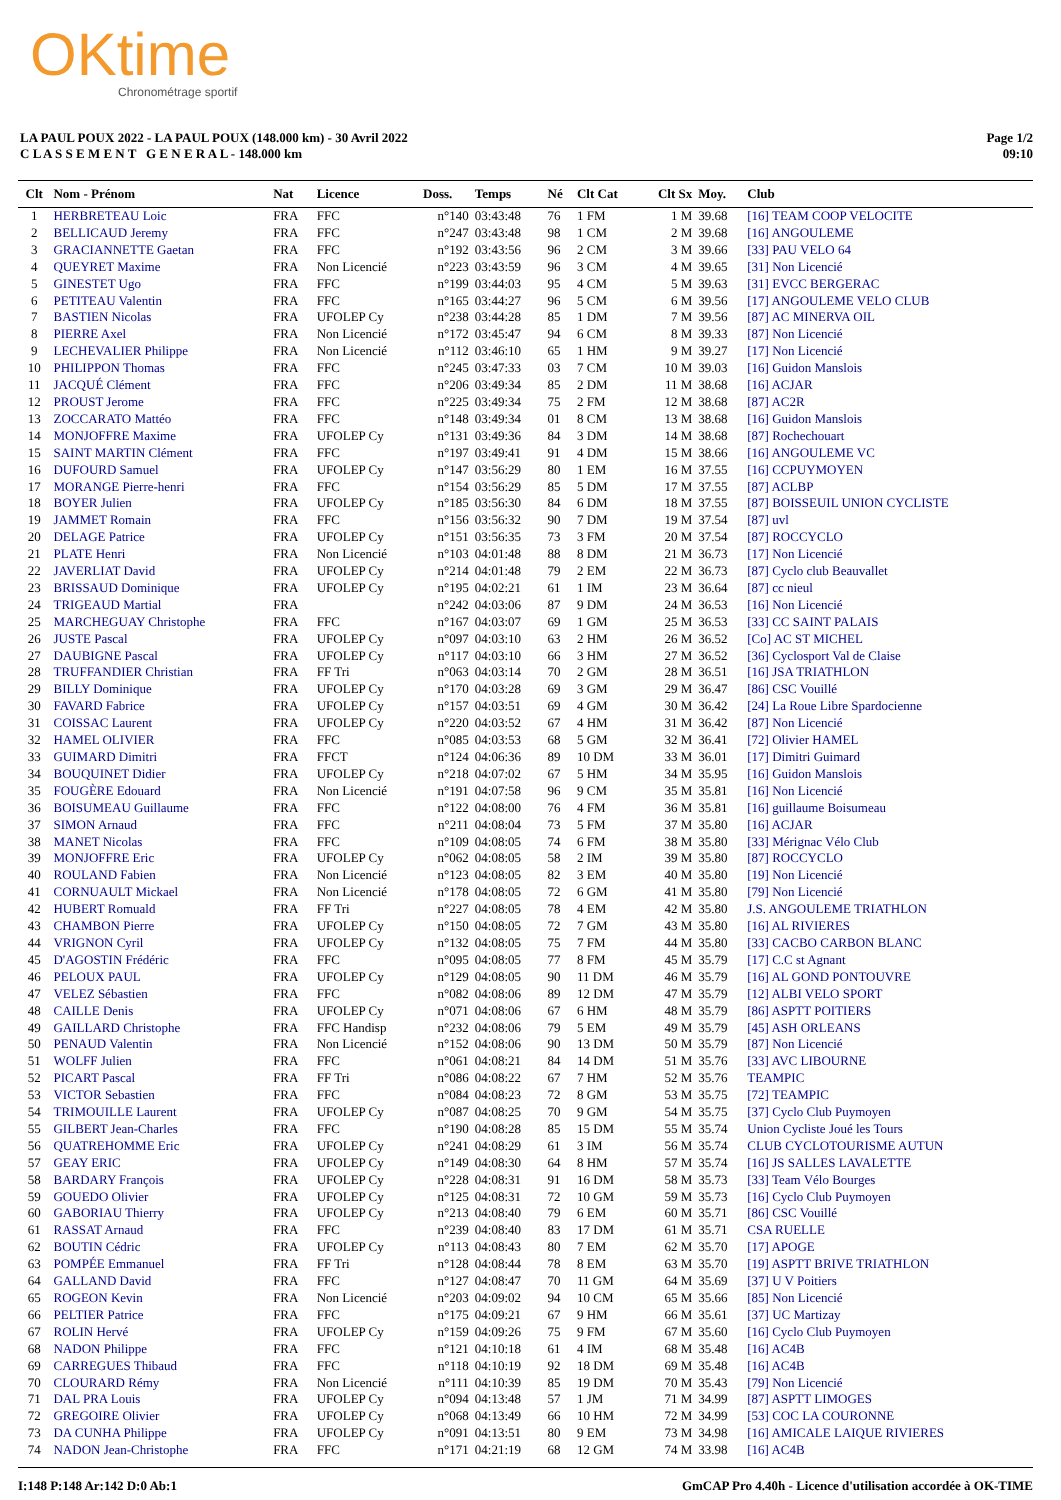OKtime
Chronométrage sportif
LA PAUL POUX 2022 - LA PAUL POUX (148.000 km) - 30 Avril 2022
C L A S S E M E N T G E N E R A L - 148.000 km
Page 1/2
09:10
| Clt | Nom - Prénom | Nat | Licence | Doss. | Temps | Né | Clt Cat | Clt Sx | Moy. | Club |
| --- | --- | --- | --- | --- | --- | --- | --- | --- | --- | --- |
| 1 | HERBRETEAU Loic | FRA | FFC | n°140 | 03:43:48 | 76 | 1 FM | 1 M | 39.68 | [16] TEAM COOP VELOCITE |
| 2 | BELLICAUD Jeremy | FRA | FFC | n°247 | 03:43:48 | 98 | 1 CM | 2 M | 39.68 | [16] ANGOULEME |
| 3 | GRACIANNETTE Gaetan | FRA | FFC | n°192 | 03:43:56 | 96 | 2 CM | 3 M | 39.66 | [33] PAU VELO 64 |
| 4 | QUEYRET Maxime | FRA | Non Licencié | n°223 | 03:43:59 | 96 | 3 CM | 4 M | 39.65 | [31] Non Licencié |
| 5 | GINESTET Ugo | FRA | FFC | n°199 | 03:44:03 | 95 | 4 CM | 5 M | 39.63 | [31] EVCC BERGERAC |
| 6 | PETITEAU Valentin | FRA | FFC | n°165 | 03:44:27 | 96 | 5 CM | 6 M | 39.56 | [17] ANGOULEME VELO CLUB |
| 7 | BASTIEN Nicolas | FRA | UFOLEP Cy | n°238 | 03:44:28 | 85 | 1 DM | 7 M | 39.56 | [87] AC MINERVA OIL |
| 8 | PIERRE Axel | FRA | Non Licencié | n°172 | 03:45:47 | 94 | 6 CM | 8 M | 39.33 | [87] Non Licencié |
| 9 | LECHEVALIER Philippe | FRA | Non Licencié | n°112 | 03:46:10 | 65 | 1 HM | 9 M | 39.27 | [17] Non Licencié |
| 10 | PHILIPPON Thomas | FRA | FFC | n°245 | 03:47:33 | 03 | 7 CM | 10 M | 39.03 | [16] Guidon Manslois |
| 11 | JACQUÉ Clément | FRA | FFC | n°206 | 03:49:34 | 85 | 2 DM | 11 M | 38.68 | [16] ACJAR |
| 12 | PROUST Jerome | FRA | FFC | n°225 | 03:49:34 | 75 | 2 FM | 12 M | 38.68 | [87] AC2R |
| 13 | ZOCCARATO Mattéo | FRA | FFC | n°148 | 03:49:34 | 01 | 8 CM | 13 M | 38.68 | [16] Guidon Manslois |
| 14 | MONJOFFRE Maxime | FRA | UFOLEP Cy | n°131 | 03:49:36 | 84 | 3 DM | 14 M | 38.68 | [87] Rochechouart |
| 15 | SAINT MARTIN Clément | FRA | FFC | n°197 | 03:49:41 | 91 | 4 DM | 15 M | 38.66 | [16] ANGOULEME VC |
| 16 | DUFOURD Samuel | FRA | UFOLEP Cy | n°147 | 03:56:29 | 80 | 1 EM | 16 M | 37.55 | [16] CCPUYMOYEN |
| 17 | MORANGE Pierre-henri | FRA | FFC | n°154 | 03:56:29 | 85 | 5 DM | 17 M | 37.55 | [87] ACLBP |
| 18 | BOYER Julien | FRA | UFOLEP Cy | n°185 | 03:56:30 | 84 | 6 DM | 18 M | 37.55 | [87] BOISSEUIL UNION CYCLISTE |
| 19 | JAMMET Romain | FRA | FFC | n°156 | 03:56:32 | 90 | 7 DM | 19 M | 37.54 | [87] uvl |
| 20 | DELAGE Patrice | FRA | UFOLEP Cy | n°151 | 03:56:35 | 73 | 3 FM | 20 M | 37.54 | [87] ROCCYCLO |
| 21 | PLATE Henri | FRA | Non Licencié | n°103 | 04:01:48 | 88 | 8 DM | 21 M | 36.73 | [17] Non Licencié |
| 22 | JAVERLIAT David | FRA | UFOLEP Cy | n°214 | 04:01:48 | 79 | 2 EM | 22 M | 36.73 | [87] Cyclo club Beauvallet |
| 23 | BRISSAUD Dominique | FRA | UFOLEP Cy | n°195 | 04:02:21 | 61 | 1 IM | 23 M | 36.64 | [87] cc nieul |
| 24 | TRIGEAUD Martial | FRA | | n°242 | 04:03:06 | 87 | 9 DM | 24 M | 36.53 | [16] Non Licencié |
| 25 | MARCHEGUAY Christophe | FRA | FFC | n°167 | 04:03:07 | 69 | 1 GM | 25 M | 36.53 | [33] CC SAINT PALAIS |
| 26 | JUSTE Pascal | FRA | UFOLEP Cy | n°097 | 04:03:10 | 63 | 2 HM | 26 M | 36.52 | [Co] AC ST MICHEL |
| 27 | DAUBIGNE Pascal | FRA | UFOLEP Cy | n°117 | 04:03:10 | 66 | 3 HM | 27 M | 36.52 | [36] Cyclosport Val de Claise |
| 28 | TRUFFANDIER Christian | FRA | FF Tri | n°063 | 04:03:14 | 70 | 2 GM | 28 M | 36.51 | [16] JSA TRIATHLON |
| 29 | BILLY Dominique | FRA | UFOLEP Cy | n°170 | 04:03:28 | 69 | 3 GM | 29 M | 36.47 | [86] CSC Vouillé |
| 30 | FAVARD Fabrice | FRA | UFOLEP Cy | n°157 | 04:03:51 | 69 | 4 GM | 30 M | 36.42 | [24] La Roue Libre Spardocienne |
| 31 | COISSAC Laurent | FRA | UFOLEP Cy | n°220 | 04:03:52 | 67 | 4 HM | 31 M | 36.42 | [87] Non Licencié |
| 32 | HAMEL OLIVIER | FRA | FFC | n°085 | 04:03:53 | 68 | 5 GM | 32 M | 36.41 | [72] Olivier HAMEL |
| 33 | GUIMARD Dimitri | FRA | FFCT | n°124 | 04:06:36 | 89 | 10 DM | 33 M | 36.01 | [17] Dimitri Guimard |
| 34 | BOUQUINET Didier | FRA | UFOLEP Cy | n°218 | 04:07:02 | 67 | 5 HM | 34 M | 35.95 | [16] Guidon Manslois |
| 35 | FOUGÈRE Edouard | FRA | Non Licencié | n°191 | 04:07:58 | 96 | 9 CM | 35 M | 35.81 | [16] Non Licencié |
| 36 | BOISUMEAU Guillaume | FRA | FFC | n°122 | 04:08:00 | 76 | 4 FM | 36 M | 35.81 | [16] guillaume Boisumeau |
| 37 | SIMON Arnaud | FRA | FFC | n°211 | 04:08:04 | 73 | 5 FM | 37 M | 35.80 | [16] ACJAR |
| 38 | MANET Nicolas | FRA | FFC | n°109 | 04:08:05 | 74 | 6 FM | 38 M | 35.80 | [33] Mérignac Vélo Club |
| 39 | MONJOFFRE Eric | FRA | UFOLEP Cy | n°062 | 04:08:05 | 58 | 2 IM | 39 M | 35.80 | [87] ROCCYCLO |
| 40 | ROULAND Fabien | FRA | Non Licencié | n°123 | 04:08:05 | 82 | 3 EM | 40 M | 35.80 | [19] Non Licencié |
| 41 | CORNUAULT Mickael | FRA | Non Licencié | n°178 | 04:08:05 | 72 | 6 GM | 41 M | 35.80 | [79] Non Licencié |
| 42 | HUBERT Romuald | FRA | FF Tri | n°227 | 04:08:05 | 78 | 4 EM | 42 M | 35.80 | J.S. ANGOULEME TRIATHLON |
| 43 | CHAMBON Pierre | FRA | UFOLEP Cy | n°150 | 04:08:05 | 72 | 7 GM | 43 M | 35.80 | [16] AL RIVIERES |
| 44 | VRIGNON Cyril | FRA | UFOLEP Cy | n°132 | 04:08:05 | 75 | 7 FM | 44 M | 35.80 | [33] CACBO CARBON BLANC |
| 45 | D'AGOSTIN Frédéric | FRA | FFC | n°095 | 04:08:05 | 77 | 8 FM | 45 M | 35.79 | [17] C.C st Agnant |
| 46 | PELOUX PAUL | FRA | UFOLEP Cy | n°129 | 04:08:05 | 90 | 11 DM | 46 M | 35.79 | [16] AL GOND PONTOUVRE |
| 47 | VELEZ Sébastien | FRA | FFC | n°082 | 04:08:06 | 89 | 12 DM | 47 M | 35.79 | [12] ALBI VELO SPORT |
| 48 | CAILLE Denis | FRA | UFOLEP Cy | n°071 | 04:08:06 | 67 | 6 HM | 48 M | 35.79 | [86] ASPTT POITIERS |
| 49 | GAILLARD Christophe | FRA | FFC Handisp | n°232 | 04:08:06 | 79 | 5 EM | 49 M | 35.79 | [45] ASH ORLEANS |
| 50 | PENAUD Valentin | FRA | Non Licencié | n°152 | 04:08:06 | 90 | 13 DM | 50 M | 35.79 | [87] Non Licencié |
| 51 | WOLFF Julien | FRA | FFC | n°061 | 04:08:21 | 84 | 14 DM | 51 M | 35.76 | [33] AVC LIBOURNE |
| 52 | PICART Pascal | FRA | FF Tri | n°086 | 04:08:22 | 67 | 7 HM | 52 M | 35.76 | TEAMPIC |
| 53 | VICTOR Sebastien | FRA | FFC | n°084 | 04:08:23 | 72 | 8 GM | 53 M | 35.75 | [72] TEAMPIC |
| 54 | TRIMOUILLE Laurent | FRA | UFOLEP Cy | n°087 | 04:08:25 | 70 | 9 GM | 54 M | 35.75 | [37] Cyclo Club Puymoyen |
| 55 | GILBERT Jean-Charles | FRA | FFC | n°190 | 04:08:28 | 85 | 15 DM | 55 M | 35.74 | Union Cycliste Joué les Tours |
| 56 | QUATREHOMME Eric | FRA | UFOLEP Cy | n°241 | 04:08:29 | 61 | 3 IM | 56 M | 35.74 | CLUB CYCLOTOURISME AUTUN |
| 57 | GEAY ERIC | FRA | UFOLEP Cy | n°149 | 04:08:30 | 64 | 8 HM | 57 M | 35.74 | [16] JS SALLES LAVALETTE |
| 58 | BARDARY François | FRA | UFOLEP Cy | n°228 | 04:08:31 | 91 | 16 DM | 58 M | 35.73 | [33] Team Vélo Bourges |
| 59 | GOUEDO Olivier | FRA | UFOLEP Cy | n°125 | 04:08:31 | 72 | 10 GM | 59 M | 35.73 | [16] Cyclo Club Puymoyen |
| 60 | GABORIAU Thierry | FRA | UFOLEP Cy | n°213 | 04:08:40 | 79 | 6 EM | 60 M | 35.71 | [86] CSC Vouillé |
| 61 | RASSAT Arnaud | FRA | FFC | n°239 | 04:08:40 | 83 | 17 DM | 61 M | 35.71 | CSA RUELLE |
| 62 | BOUTIN Cédric | FRA | UFOLEP Cy | n°113 | 04:08:43 | 80 | 7 EM | 62 M | 35.70 | [17] APOGE |
| 63 | POMPÉE Emmanuel | FRA | FF Tri | n°128 | 04:08:44 | 78 | 8 EM | 63 M | 35.70 | [19] ASPTT BRIVE TRIATHLON |
| 64 | GALLAND David | FRA | FFC | n°127 | 04:08:47 | 70 | 11 GM | 64 M | 35.69 | [37] U V Poitiers |
| 65 | ROGEON Kevin | FRA | Non Licencié | n°203 | 04:09:02 | 94 | 10 CM | 65 M | 35.66 | [85] Non Licencié |
| 66 | PELTIER Patrice | FRA | FFC | n°175 | 04:09:21 | 67 | 9 HM | 66 M | 35.61 | [37] UC Martizay |
| 67 | ROLIN Hervé | FRA | UFOLEP Cy | n°159 | 04:09:26 | 75 | 9 FM | 67 M | 35.60 | [16] Cyclo Club Puymoyen |
| 68 | NADON Philippe | FRA | FFC | n°121 | 04:10:18 | 61 | 4 IM | 68 M | 35.48 | [16] AC4B |
| 69 | CARREGUES Thibaud | FRA | FFC | n°118 | 04:10:19 | 92 | 18 DM | 69 M | 35.48 | [16] AC4B |
| 70 | CLOURARD Rémy | FRA | Non Licencié | n°111 | 04:10:39 | 85 | 19 DM | 70 M | 35.43 | [79] Non Licencié |
| 71 | DAL PRA Louis | FRA | UFOLEP Cy | n°094 | 04:13:48 | 57 | 1 JM | 71 M | 34.99 | [87] ASPTT LIMOGES |
| 72 | GREGOIRE Olivier | FRA | UFOLEP Cy | n°068 | 04:13:49 | 66 | 10 HM | 72 M | 34.99 | [53] COC LA COURONNE |
| 73 | DA CUNHA Philippe | FRA | UFOLEP Cy | n°091 | 04:13:51 | 80 | 9 EM | 73 M | 34.98 | [16] AMICALE LAIQUE RIVIERES |
| 74 | NADON Jean-Christophe | FRA | FFC | n°171 | 04:21:19 | 68 | 12 GM | 74 M | 33.98 | [16] AC4B |
I:148 P:148 Ar:142 D:0 Ab:1 GmCAP Pro 4.40h - Licence d'utilisation accordée à OK-TIME